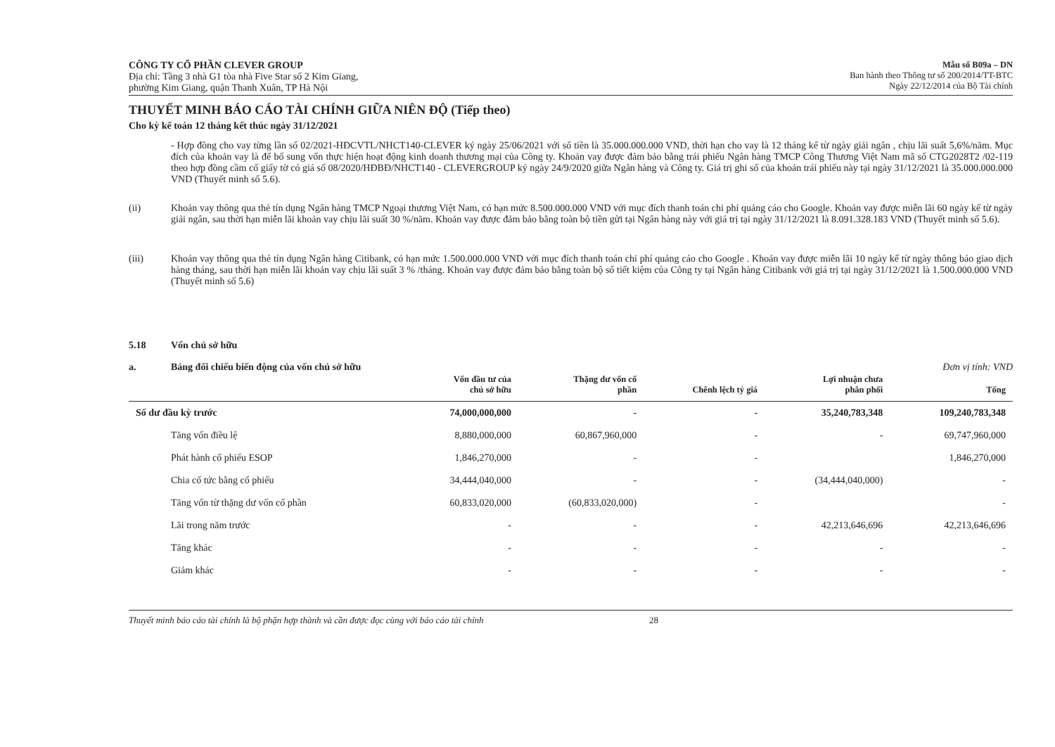CÔNG TY CỔ PHẦN CLEVER GROUP
Địa chỉ: Tầng 3 nhà G1 tòa nhà Five Star số 2 Kim Giang,
phường Kim Giang, quận Thanh Xuân, TP Hà Nội
Mẫu số B09a – DN
Ban hành theo Thông tư số 200/2014/TT-BTC
Ngày 22/12/2014 của Bộ Tài chính
THUYẾT MINH BÁO CÁO TÀI CHÍNH GIỮA NIÊN ĐỘ (Tiếp theo)
Cho kỳ kế toán 12 tháng kết thúc ngày 31/12/2021
- Hợp đồng cho vay từng lần số 02/2021-HĐCVTL/NHCT140-CLEVER ký ngày 25/06/2021 với số tiền là 35.000.000.000 VND, thời hạn cho vay là 12 tháng kể từ ngày giải ngân , chịu lãi suất 5,6%/năm. Mục đích của khoản vay là để bổ sung vốn thực hiện hoạt động kinh doanh thương mại của Công ty. Khoản vay được đảm bảo bằng trái phiếu Ngân hàng TMCP Công Thương Việt Nam mã số CTG2028T2 /02-119 theo hợp đồng cầm cố giấy tờ có giá số 08/2020/HĐBĐ/NHCT140 - CLEVERGROUP ký ngày 24/9/2020 giữa Ngân hàng và Công ty. Giá trị ghi sổ của khoản trái phiếu này tại ngày 31/12/2021 là 35.000.000.000 VND (Thuyết minh số 5.6).
(ii) Khoản vay thông qua thẻ tín dụng Ngân hàng TMCP Ngoại thương Việt Nam, có hạn mức 8.500.000.000 VND với mục đích thanh toán chi phí quảng cáo cho Google. Khoản vay được miễn lãi 60 ngày kể từ ngày giải ngân, sau thời hạn miễn lãi khoản vay chịu lãi suất 30 %/năm. Khoản vay được đảm bảo bằng toàn bộ tiền gửi tại Ngân hàng này với giá trị tại ngày 31/12/2021 là 8.091.328.183 VND (Thuyết minh số 5.6).
(iii) Khoản vay thông qua thẻ tín dụng Ngân hàng Citibank, có hạn mức 1.500.000.000 VND với mục đích thanh toán chi phí quảng cáo cho Google . Khoản vay được miễn lãi 10 ngày kể từ ngày thông báo giao dịch hàng tháng, sau thời hạn miễn lãi khoản vay chịu lãi suất 3 % /tháng. Khoản vay được đảm bảo bằng toàn bộ số tiết kiệm của Công ty tại Ngân hàng Citibank với giá trị tại ngày 31/12/2021 là 1.500.000.000 VND (Thuyết minh số 5.6)
5.18 Vốn chủ sở hữu
a. Bảng đối chiếu biến động của vốn chủ sở hữu Đơn vị tính: VND
| | Vốn đầu tư của chủ sở hữu | Thặng dư vốn cổ phần | Chênh lệch tỷ giá | Lợi nhuận chưa phân phối | Tổng |
| --- | --- | --- | --- | --- | --- |
| Số dư đầu kỳ trước | 74,000,000,000 | - | - | 35,240,783,348 | 109,240,783,348 |
| Tăng vốn điều lệ | 8,880,000,000 | 60,867,960,000 | - | - | 69,747,960,000 |
| Phát hành cổ phiếu ESOP | 1,846,270,000 | - | - | | 1,846,270,000 |
| Chia cổ tức bằng cổ phiếu | 34,444,040,000 | - | - | (34,444,040,000) | - |
| Tăng vốn từ thặng dư vốn cổ phần | 60,833,020,000 | (60,833,020,000) | - | | - |
| Lãi trong năm trước | - | - | - | 42,213,646,696 | 42,213,646,696 |
| Tăng khác | - | - | - | - | - |
| Giảm khác | - | - | - | - | - |
Thuyết minh báo cáo tài chính là bộ phận hợp thành và cần được đọc cùng với báo cáo tài chính 28